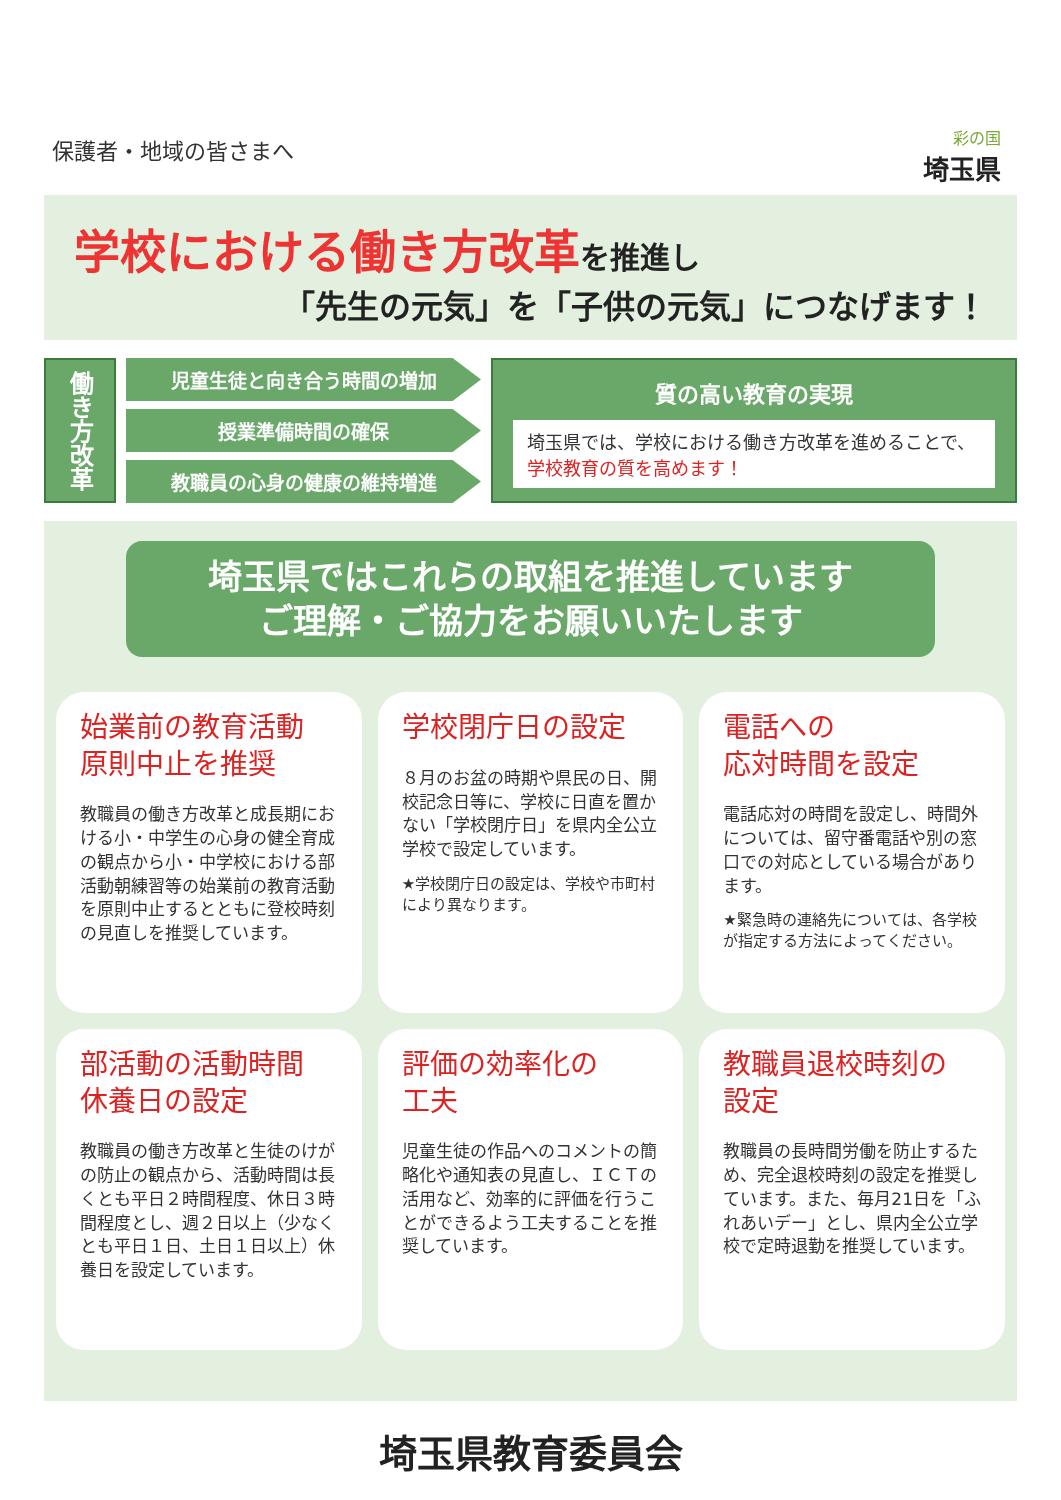保護者・地域の皆さまへ
彩の国
埼玉県
学校における働き方改革を推進し
「先生の元気」を「子供の元気」につなげます！
働き方改革
児童生徒と向き合う時間の増加
授業準備時間の確保
教職員の心身の健康の維持増進
質の高い教育の実現
埼玉県では、学校における働き方改革を進めることで、学校教育の質を高めます！
埼玉県ではこれらの取組を推進しています
ご理解・ご協力をお願いいたします
始業前の教育活動
原則中止を推奨
教職員の働き方改革と成長期における小・中学生の心身の健全育成の観点から小・中学校における部活動朝練習等の始業前の教育活動を原則中止するとともに登校時刻の見直しを推奨しています。
学校閉庁日の設定
８月のお盆の時期や県民の日、開校記念日等に、学校に日直を置かない「学校閉庁日」を県内全公立学校で設定しています。
★学校閉庁日の設定は、学校や市町村により異なります。
電話への
応対時間を設定
電話応対の時間を設定し、時間外については、留守番電話や別の窓口での対応としている場合があります。
★緊急時の連絡先については、各学校が指定する方法によってください。
部活動の活動時間
休養日の設定
教職員の働き方改革と生徒のけがの防止の観点から、活動時間は長くとも平日２時間程度、休日３時間程度とし、週２日以上（少なくとも平日１日、土日１日以上）休養日を設定しています。
評価の効率化の
工夫
児童生徒の作品へのコメントの簡略化や通知表の見直し、ＩＣＴの活用など、効率的に評価を行うことができるよう工夫することを推奨しています。
教職員退校時刻の
設定
教職員の長時間労働を防止するため、完全退校時刻の設定を推奨しています。また、毎月21日を「ふれあいデー」とし、県内全公立学校で定時退勤を推奨しています。
埼玉県教育委員会